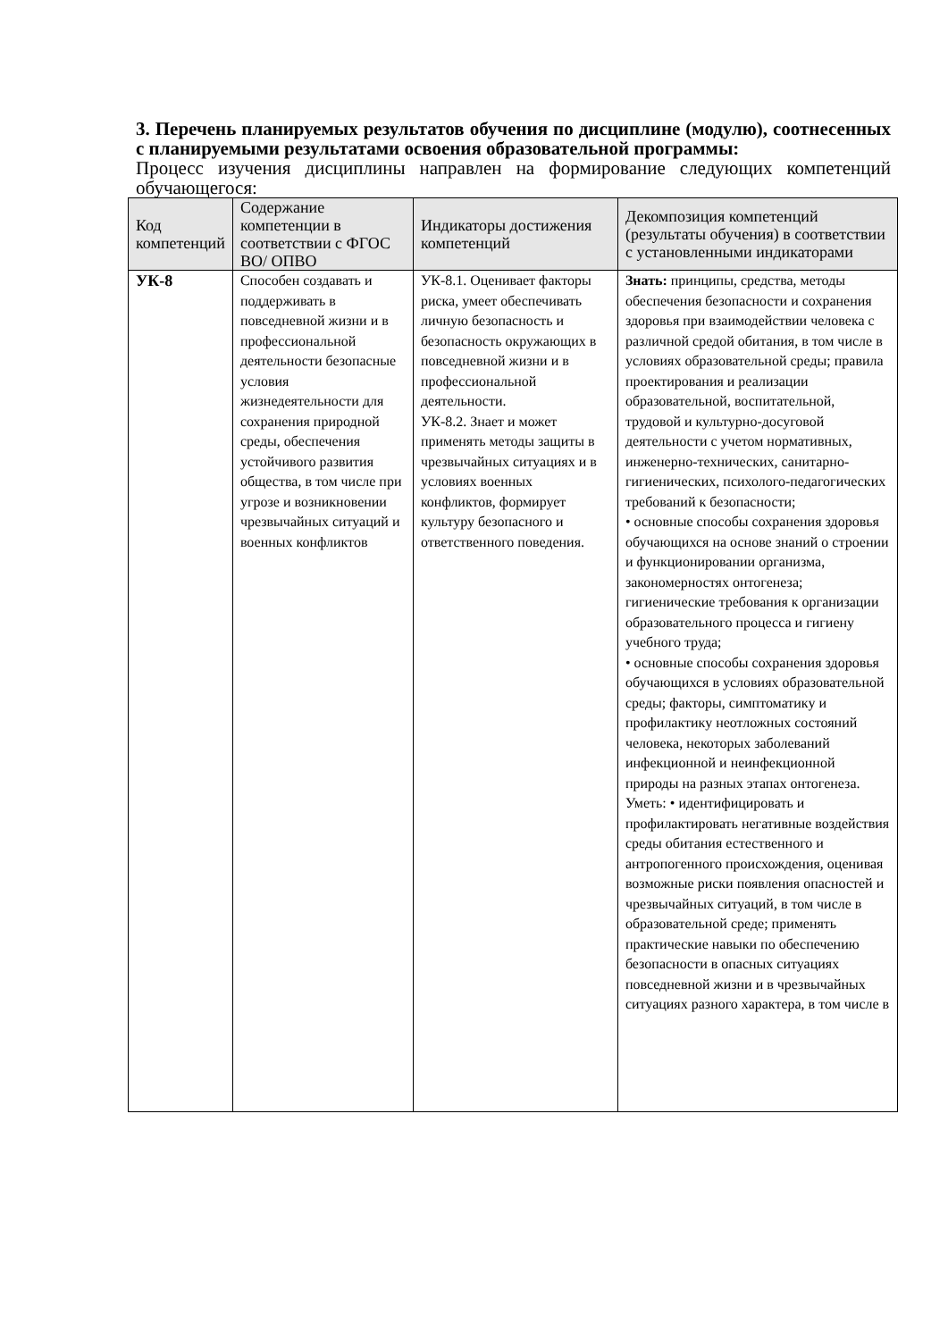3. Перечень планируемых результатов обучения по дисциплине (модулю), соотнесенных с планируемыми результатами освоения образовательной программы:
Процесс изучения дисциплины направлен на формирование следующих компетенций обучающегося:
| Код компетенций | Содержание компетенции в соответствии с ФГОС ВО/ ОПВО | Индикаторы достижения компетенций | Декомпозиция компетенций (результаты обучения) в соответствии с установленными индикаторами |
| --- | --- | --- | --- |
| УК-8 | Способен создавать и поддерживать в повседневной жизни и в профессиональной деятельности безопасные условия жизнедеятельности для сохранения природной среды, обеспечения устойчивого развития общества, в том числе при угрозе и возникновении чрезвычайных ситуаций и военных конфликтов | УК-8.1. Оценивает факторы риска, умеет обеспечивать личную безопасность и безопасность окружающих в повседневной жизни и в профессиональной деятельности. УК-8.2. Знает и может применять методы защиты в чрезвычайных ситуациях и в условиях военных конфликтов, формирует культуру безопасного и ответственного поведения. | Знать: принципы, средства, методы обеспечения безопасности и сохранения здоровья при взаимодействии человека с различной средой обитания, в том числе в условиях образовательной среды; правила проектирования и реализации образовательной, воспитательной, трудовой и культурно-досуговой деятельности с учетом нормативных, инженерно-технических, санитарно-гигиенических, психолого-педагогических требований к безопасности; • основные способы сохранения здоровья обучающихся на основе знаний о строении и функционировании организма, закономерностях онтогенеза; гигиенические требования к организации образовательного процесса и гигиену учебного труда; • основные способы сохранения здоровья обучающихся в условиях образовательной среды; факторы, симптоматику и профилактику неотложных состояний человека, некоторых заболеваний инфекционной и неинфекционной природы на разных этапах онтогенеза. Уметь: • идентифицировать и профилактировать негативные воздействия среды обитания естественного и антропогенного происхождения, оценивая возможные риски появления опасностей и чрезвычайных ситуаций, в том числе в образовательной среде; применять практические навыки по обеспечению безопасности в опасных ситуациях повседневной жизни и в чрезвычайных ситуациях разного характера, в том числе в |